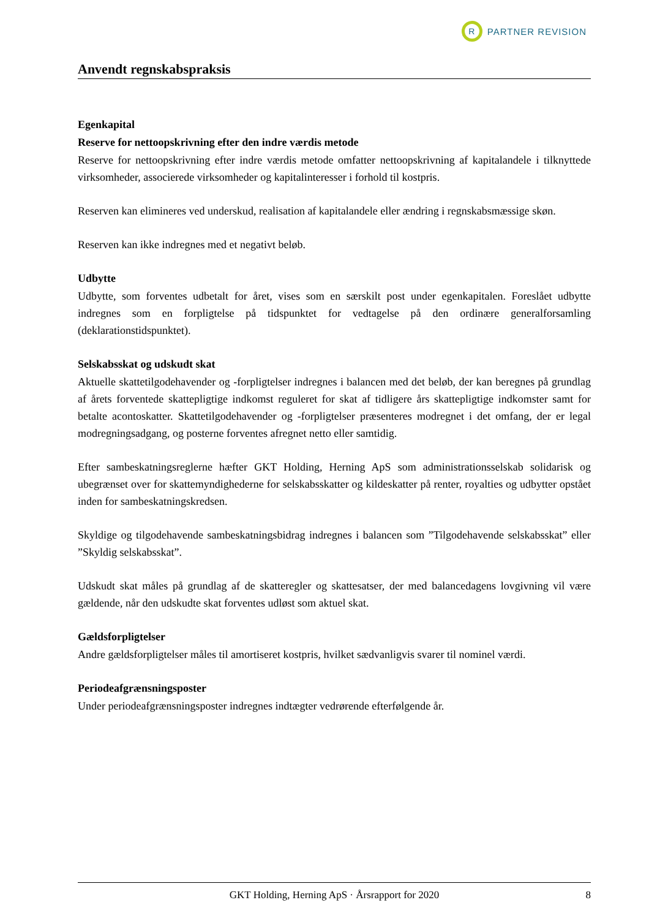R
PARTNER REVISION
Anvendt regnskabspraksis
Egenkapital
Reserve for nettoopskrivning efter den indre værdis metode
Reserve for nettoopskrivning efter indre værdis metode omfatter nettoopskrivning af kapitalandele i tilknyttede virksomheder, associerede virksomheder og kapitalinteresser i forhold til kostpris.
Reserven kan elimineres ved underskud, realisation af kapitalandele eller ændring i regnskabsmæssige skøn.
Reserven kan ikke indregnes med et negativt beløb.
Udbytte
Udbytte, som forventes udbetalt for året, vises som en særskilt post under egenkapitalen. Foreslået udbytte indregnes som en forpligtelse på tidspunktet for vedtagelse på den ordinære generalforsamling (deklarationstidspunktet).
Selskabsskat og udskudt skat
Aktuelle skattetilgodehavender og -forpligtelser indregnes i balancen med det beløb, der kan beregnes på grundlag af årets forventede skattepligtige indkomst reguleret for skat af tidligere års skattepligtige indkomster samt for betalte acontoskatter. Skattetilgodehavender og -forpligtelser præsenteres modregnet i det omfang, der er legal modregningsadgang, og posterne forventes afregnet netto eller samtidig.
Efter sambeskatningsreglerne hæfter GKT Holding, Herning ApS som administrationsselskab solidarisk og ubegrænset over for skattemyndighederne for selskabsskatter og kildeskatter på renter, royalties og udbytter opstået inden for sambeskatningskredsen.
Skyldige og tilgodehavende sambeskatningsbidrag indregnes i balancen som ”Tilgodehavende selskabsskat” eller ”Skyldig selskabsskat”.
Udskudt skat måles på grundlag af de skatteregler og skattesatser, der med balancedagens lovgivning vil være gældende, når den udskudte skat forventes udløst som aktuel skat.
Gældsforpligtelser
Andre gældsforpligtelser måles til amortiseret kostpris, hvilket sædvanligvis svarer til nominel værdi.
Periodeafgrænsningsposter
Under periodeafgrænsningsposter indregnes indtægter vedrørende efterfølgende år.
GKT Holding, Herning ApS · Årsrapport for 2020 8